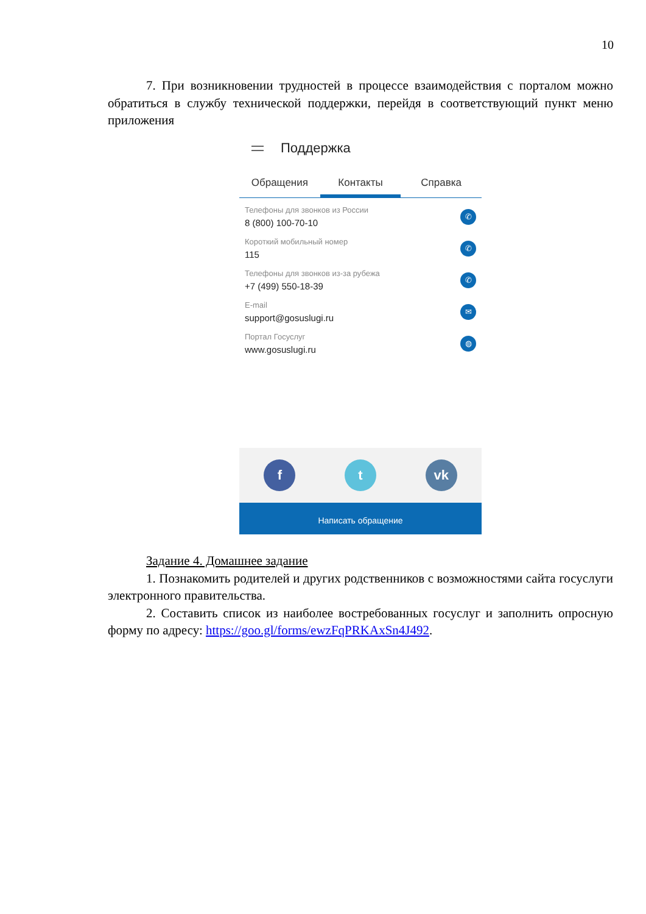10
7. При возникновении трудностей в процессе взаимодействия с порталом можно обратиться в службу технической поддержки, перейдя в соответствующий пункт меню приложения
Поддержка
Обращения Контакты Справка
Телефоны для звонков из России
8 (800) 100-70-10
✆
Короткий мобильный номер
115
✆
Телефоны для звонков из-за рубежа
+7 (499) 550-18-39
✆
E-mail
support@gosuslugi.ru
✉
Портал Госуслуг
www.gosuslugi.ru
◍
f t vk
Написать обращение
Задание 4. Домашнее задание
1. Познакомить родителей и других родственников с возможностями сайта госуслуги электронного правительства.
2. Составить список из наиболее востребованных госуслуг и заполнить опросную форму по адресу: https://goo.gl/forms/ewzFqPRKAxSn4J492.